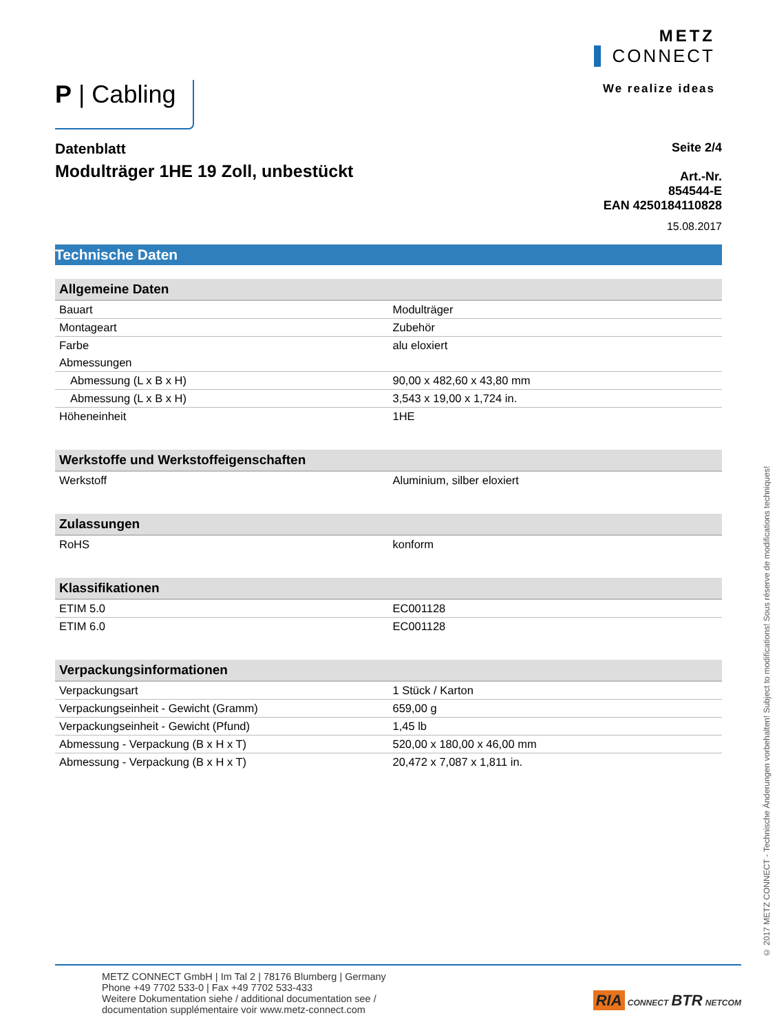P | Cabling
METZ
CONNECT
We realize ideas
Datenblatt
Modulträger 1HE 19 Zoll, unbestückt
Seite 2/4
Art.-Nr.
854544-E
EAN 4250184110828
15.08.2017
Technische Daten
| Allgemeine Daten | |
| --- | --- |
| Bauart | Modulträger |
| Montageart | Zubehör |
| Farbe | alu eloxiert |
| Abmessungen | |
| Abmessung (L x B x H) | 90,00 x 482,60 x 43,80 mm |
| Abmessung (L x B x H) | 3,543 x 19,00 x 1,724 in. |
| Höheneinheit | 1HE |
| Werkstoffe und Werkstoffeigenschaften | |
| Werkstoff | Aluminium, silber eloxiert |
| Zulassungen | |
| RoHS | konform |
| Klassifikationen | |
| ETIM 5.0 | EC001128 |
| ETIM 6.0 | EC001128 |
| Verpackungsinformationen | |
| Verpackungsart | 1 Stück / Karton |
| Verpackungseinheit - Gewicht (Gramm) | 659,00 g |
| Verpackungseinheit - Gewicht (Pfund) | 1,45 lb |
| Abmessung - Verpackung (B x H x T) | 520,00 x 180,00 x 46,00 mm |
| Abmessung - Verpackung (B x H x T) | 20,472 x 7,087 x 1,811 in. |
METZ CONNECT GmbH | Im Tal 2 | 78176 Blumberg | Germany
Phone +49 7702 533-0 | Fax +49 7702 533-433
Weitere Dokumentation siehe / additional documentation see /
documentation supplémentaire voir www.metz-connect.com
RIA CONNECT BTR NETCOM
© 2017 METZ CONNECT - Technische Änderungen vorbehalten! Subject to modifications! Sous réserve de modifications techniques!